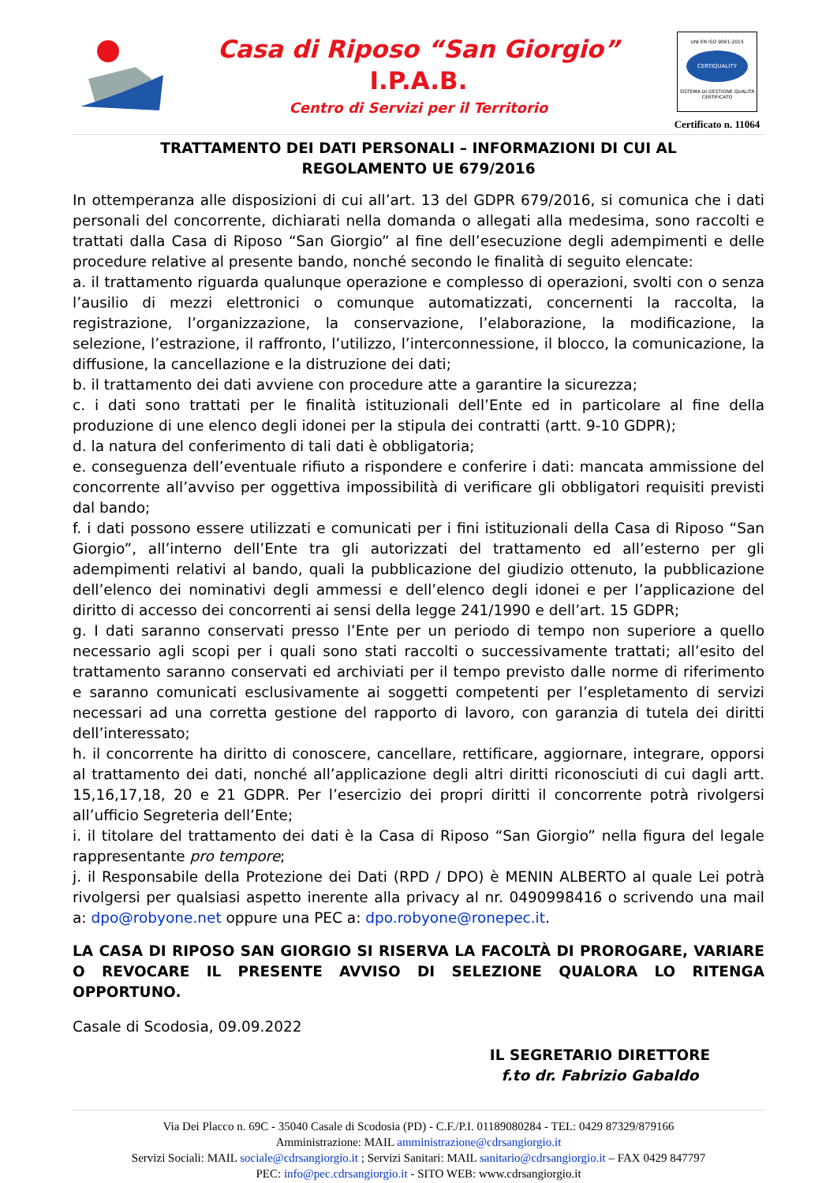Casa di Riposo “San Giorgio”
I.P.A.B.
Centro di Servizi per il Territorio
UNI EN ISO 9001:2015
CERTIQUALITY
SISTEMA DI GESTIONE QUALITÀ CERTIFICATO
Certificato n. 11064
TRATTAMENTO DEI DATI PERSONALI – INFORMAZIONI DI CUI AL
REGOLAMENTO UE 679/2016
In ottemperanza alle disposizioni di cui all’art. 13 del GDPR 679/2016, si comunica che i dati personali del concorrente, dichiarati nella domanda o allegati alla medesima, sono raccolti e trattati dalla Casa di Riposo “San Giorgio” al fine dell’esecuzione degli adempimenti e delle procedure relative al presente bando, nonché secondo le finalità di seguito elencate:
a. il trattamento riguarda qualunque operazione e complesso di operazioni, svolti con o senza l’ausilio di mezzi elettronici o comunque automatizzati, concernenti la raccolta, la registrazione, l’organizzazione, la conservazione, l’elaborazione, la modificazione, la selezione, l’estrazione, il raffronto, l’utilizzo, l’interconnessione, il blocco, la comunicazione, la diffusione, la cancellazione e la distruzione dei dati;
b. il trattamento dei dati avviene con procedure atte a garantire la sicurezza;
c. i dati sono trattati per le finalità istituzionali dell’Ente ed in particolare al fine della produzione di une elenco degli idonei per la stipula dei contratti (artt. 9-10 GDPR);
d. la natura del conferimento di tali dati è obbligatoria;
e. conseguenza dell’eventuale rifiuto a rispondere e conferire i dati: mancata ammissione del concorrente all’avviso per oggettiva impossibilità di verificare gli obbligatori requisiti previsti dal bando;
f. i dati possono essere utilizzati e comunicati per i fini istituzionali della Casa di Riposo “San Giorgio”, all’interno dell’Ente tra gli autorizzati del trattamento ed all’esterno per gli adempimenti relativi al bando, quali la pubblicazione del giudizio ottenuto, la pubblicazione dell’elenco dei nominativi degli ammessi e dell’elenco degli idonei e per l’applicazione del diritto di accesso dei concorrenti ai sensi della legge 241/1990 e dell’art. 15 GDPR;
g. I dati saranno conservati presso l’Ente per un periodo di tempo non superiore a quello necessario agli scopi per i quali sono stati raccolti o successivamente trattati; all’esito del trattamento saranno conservati ed archiviati per il tempo previsto dalle norme di riferimento e saranno comunicati esclusivamente ai soggetti competenti per l’espletamento di servizi necessari ad una corretta gestione del rapporto di lavoro, con garanzia di tutela dei diritti dell’interessato;
h. il concorrente ha diritto di conoscere, cancellare, rettificare, aggiornare, integrare, opporsi al trattamento dei dati, nonché all’applicazione degli altri diritti riconosciuti di cui dagli artt. 15,16,17,18, 20 e 21 GDPR. Per l’esercizio dei propri diritti il concorrente potrà rivolgersi all’ufficio Segreteria dell’Ente;
i. il titolare del trattamento dei dati è la Casa di Riposo “San Giorgio” nella figura del legale rappresentante pro tempore;
j. il Responsabile della Protezione dei Dati (RPD / DPO) è MENIN ALBERTO al quale Lei potrà rivolgersi per qualsiasi aspetto inerente alla privacy al nr. 0490998416 o scrivendo una mail a: dpo@robyone.net oppure una PEC a: dpo.robyone@ronepec.it.
LA CASA DI RIPOSO SAN GIORGIO SI RISERVA LA FACOLTÀ DI PROROGARE, VARIARE O REVOCARE IL PRESENTE AVVISO DI SELEZIONE QUALORA LO RITENGA OPPORTUNO.
Casale di Scodosia, 09.09.2022
IL SEGRETARIO DIRETTORE
f.to dr. Fabrizio Gabaldo
Via Dei Placco n. 69C - 35040 Casale di Scodosia (PD) - C.F./P.I. 01189080284 - TEL: 0429 87329/879166
Amministrazione: MAIL amministrazione@cdrsangiorgio.it
Servizi Sociali: MAIL sociale@cdrsangiorgio.it ; Servizi Sanitari: MAIL sanitario@cdrsangiorgio.it – FAX 0429 847797
PEC: info@pec.cdrsangiorgio.it - SITO WEB: www.cdrsangiorgio.it